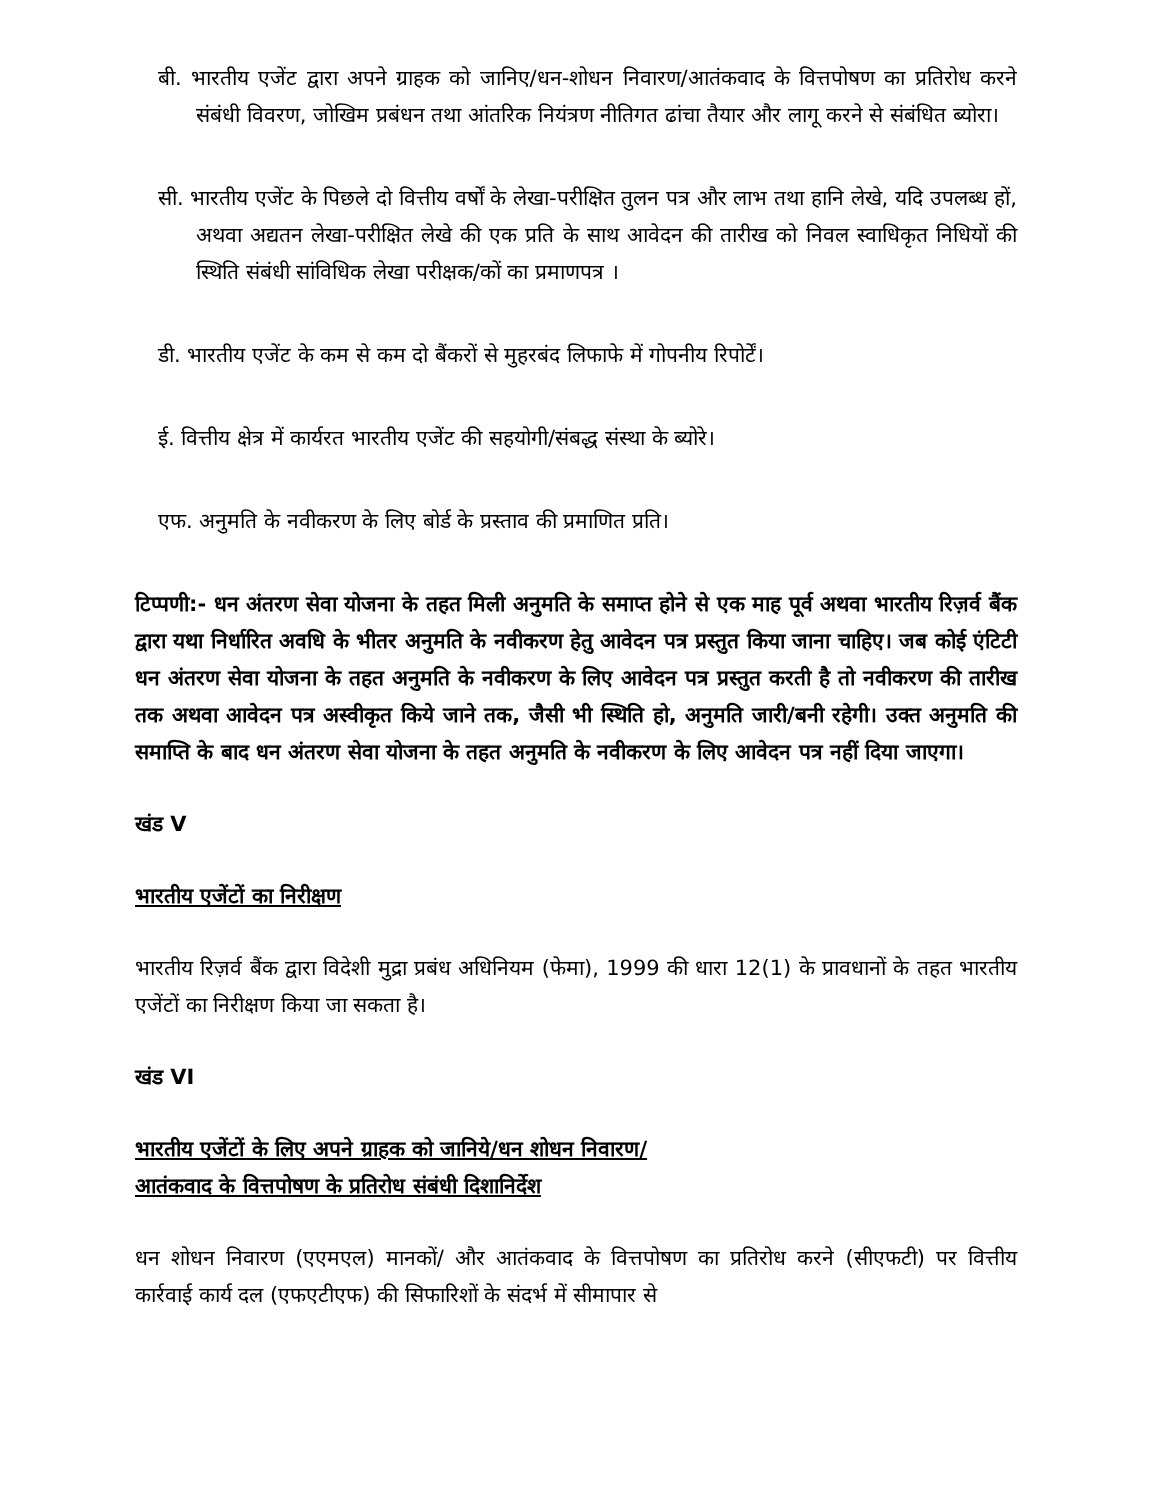बी. भारतीय एजेंट द्वारा अपने ग्राहक को जानिए/धन-शोधन निवारण/आतंकवाद के वित्तपोषण का प्रतिरोध करने संबंधी विवरण, जोखिम प्रबंधन तथा आंतरिक नियंत्रण नीतिगत ढांचा तैयार और लागू करने से संबंधित ब्योरा।
सी. भारतीय एजेंट के पिछले दो वित्तीय वर्षों के लेखा-परीक्षित तुलन पत्र और लाभ तथा हानि लेखे, यदि उपलब्ध हों, अथवा अद्यतन लेखा-परीक्षित लेखे की एक प्रति के साथ आवेदन की तारीख को निवल स्वाधिकृत निधियों की स्थिति संबंधी सांविधिक लेखा परीक्षक/कों का प्रमाणपत्र ।
डी. भारतीय एजेंट के कम से कम दो बैंकरों से मुहरबंद लिफाफे में गोपनीय रिपोर्टें।
ई. वित्तीय क्षेत्र में कार्यरत भारतीय एजेंट की सहयोगी/संबद्ध संस्था के ब्योरे।
एफ. अनुमति के नवीकरण के लिए बोर्ड के प्रस्ताव की प्रमाणित प्रति।
टिप्पणी:- धन अंतरण सेवा योजना के तहत मिली अनुमति के समाप्त होने से एक माह पूर्व अथवा भारतीय रिज़र्व बैंक द्वारा यथा निर्धारित अवधि के भीतर अनुमति के नवीकरण हेतु आवेदन पत्र प्रस्तुत किया जाना चाहिए। जब कोई एंटिटी धन अंतरण सेवा योजना के तहत अनुमति के नवीकरण के लिए आवेदन पत्र प्रस्तुत करती है तो नवीकरण की तारीख तक अथवा आवेदन पत्र अस्वीकृत किये जाने तक, जैसी भी स्थिति हो, अनुमति जारी/बनी रहेगी। उक्त अनुमति की समाप्ति के बाद धन अंतरण सेवा योजना के तहत अनुमति के नवीकरण के लिए आवेदन पत्र नहीं दिया जाएगा।
खंड V
भारतीय एजेंटों का निरीक्षण
भारतीय रिज़र्व बैंक द्वारा विदेशी मुद्रा प्रबंध अधिनियम (फेमा), 1999 की धारा 12(1) के प्रावधानों के तहत भारतीय एजेंटों का निरीक्षण किया जा सकता है।
खंड VI
भारतीय एजेंटों के लिए अपने ग्राहक को जानिये/धन शोधन निवारण/
आतंकवाद के वित्तपोषण के प्रतिरोध संबंधी दिशानिर्देश
धन शोधन निवारण (एएमएल) मानकों/ और आतंकवाद के वित्तपोषण का प्रतिरोध करने (सीएफटी) पर वित्तीय कार्रवाई कार्य दल (एफएटीएफ) की सिफारिशों के संदर्भ में सीमापार से